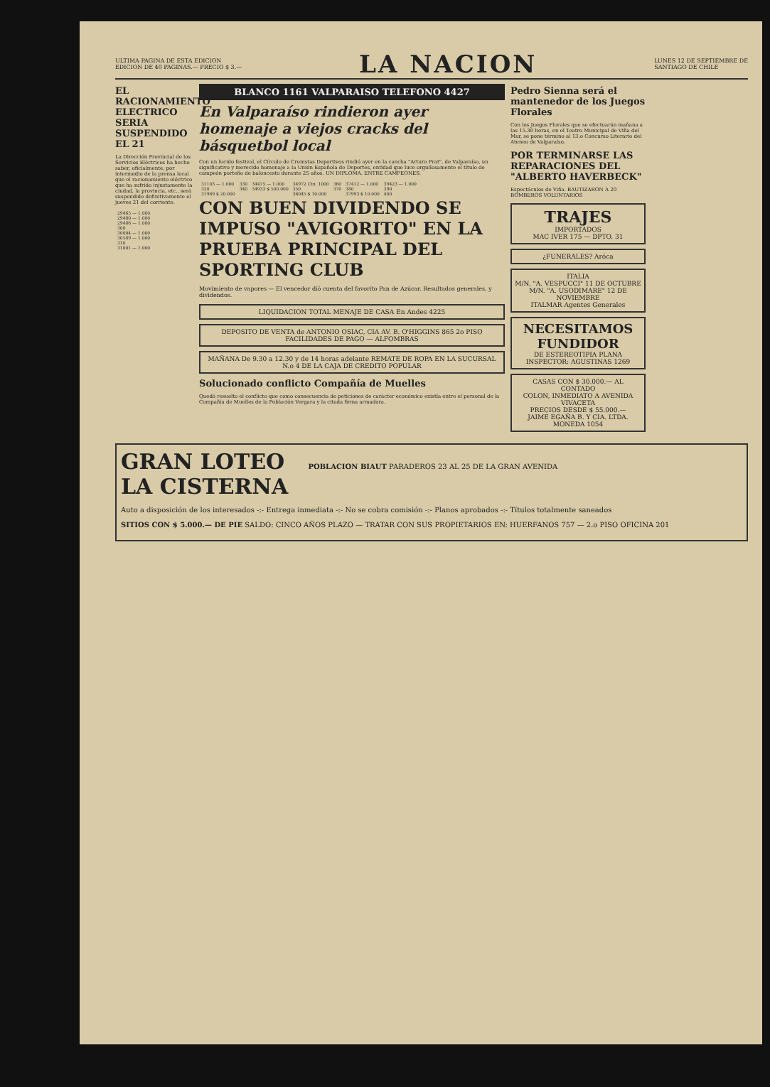ULTIMA PAGINA DE ESTA EDICION
EDICION DE 40 PAGINAS.— PRECIO $ 3.—
LA NACION
LUNES 12 DE SEPTIEMBRE DE
SANTIAGO DE CHILE
EL RACIONAMIENTO ELECTRICO SERIA SUSPENDIDO EL 21
La Dirección Provincial de los Servicios Eléctricos ha hecho saber, oficialmente, por intermedio de la prensa local que el racionamiento eléctrico que ha sufrido injustamente la ciudad, la provincia, etc., será suspendido definitivamente el jueves 21 del corriente.
| 29465 — 1.000 |
| 29480 — 1.000 |
| 29486 — 1.000 |
| 300 |
| 30004 — 1.000 |
| 30589 — 1.000 |
| 310 |
| 31001 — 1.000 |
BLANCO 1161 VALPARAISO TELEFONO 4427
En Valparaíso rindieron ayer homenaje a viejos cracks del básquetbol local
Con un lucido festival, el Círculo de Cronistas Deportivos rindió ayer en la cancha "Arturo Prat", de Valparaíso, un significativo y merecido homenaje a la Unión Española de Deportes, entidad que luce orgullosamente el título de campeón porteño de baloncesto durante 25 años. UN DIPLOMA. ENTRE CAMPEONES.
| 31103 — 1.000 | 330 | 34475 — 1.000 | 34972 Ctn. 1000 | 360 | 37412 — 1.000 | 39423 — 1.000 |
| 320 | 340 | 34933 $ 500.000 | 350 | 370 | 380 | 390 |
| 31969 $ 20.000 | | | 36045 $ 10.000 | | 37993 $ 10.000 | 400 |
CON BUEN DIVIDENDO SE IMPUSO "AVIGORITO" EN LA PRUEBA PRINCIPAL DEL SPORTING CLUB
Movimiento de vapores — El vencedor dió cuenta del favorito Pan de Azúcar. Resultados generales, y dividendos.
LIQUIDACION TOTAL MENAJE DE CASA En Andes 4225
DEPOSITO DE VENTA de ANTONIO OSIAC, CIA AV. B. O'HIGGINS 865 2o PISO FACILIDADES DE PAGO — ALFOMBRAS
MAÑANA De 9.30 a 12.30 y de 14 horas adelante REMATE DE ROPA EN LA SUCURSAL N.o 4 DE LA CAJA DE CREDITO POPULAR
Solucionado conflicto Compañía de Muelles
Quedó resuelto el conflicto que como consecuencia de peticiones de carácter económico existía entre el personal de la Compañía de Muelles de la Población Vergara y la citada firma armadora.
Pedro Sienna será el mantenedor de los Juegos Florales
Con los Juegos Florales que se efectuarán mañana a las 15.30 horas, en el Teatro Municipal de Viña del Mar, se pone término al 13.o Concurso Literario del Ateneo de Valparaíso.
POR TERMINARSE LAS REPARACIONES DEL "ALBERTO HAVERBECK"
Espectáculos de Viña. BAUTIZARON A 20 BOMBEROS VOLUNTARIOS
TRAJES
IMPORTADOS
MAC IVER 175 — DPTO. 31
¿FUNERALES? Aróca
ITALIA
M/N. "A. VESPUCCI" 11 DE OCTUBRE
M/N. "A. USODIMARE" 12 DE NOVIEMBRE
ITALMAR Agentes Generales
NECESITAMOS FUNDIDOR
DE ESTEREOTIPIA PLANA
INSPECTOR: AGUSTINAS 1269
CASAS CON $ 30.000.— AL CONTADO
COLON, INMEDIATO A AVENIDA VIVACETA
PRECIOS DESDE $ 55.000.—
JAIME EGAÑA B. Y CIA. LTDA. MONEDA 1054
GRAN LOTEO
POBLACION BIAUT PARADEROS 23 AL 25 DE LA GRAN AVENIDA
LA CISTERNA
Auto a disposición de los interesados -:- Entrega inmediata -:- No se cobra comisión -:- Planos aprobados -:- Títulos totalmente saneados
SITIOS CON $ 5.000.— DE PIE SALDO: CINCO AÑOS PLAZO — TRATAR CON SUS PROPIETARIOS EN: HUERFANOS 757 — 2.o PISO OFICINA 201